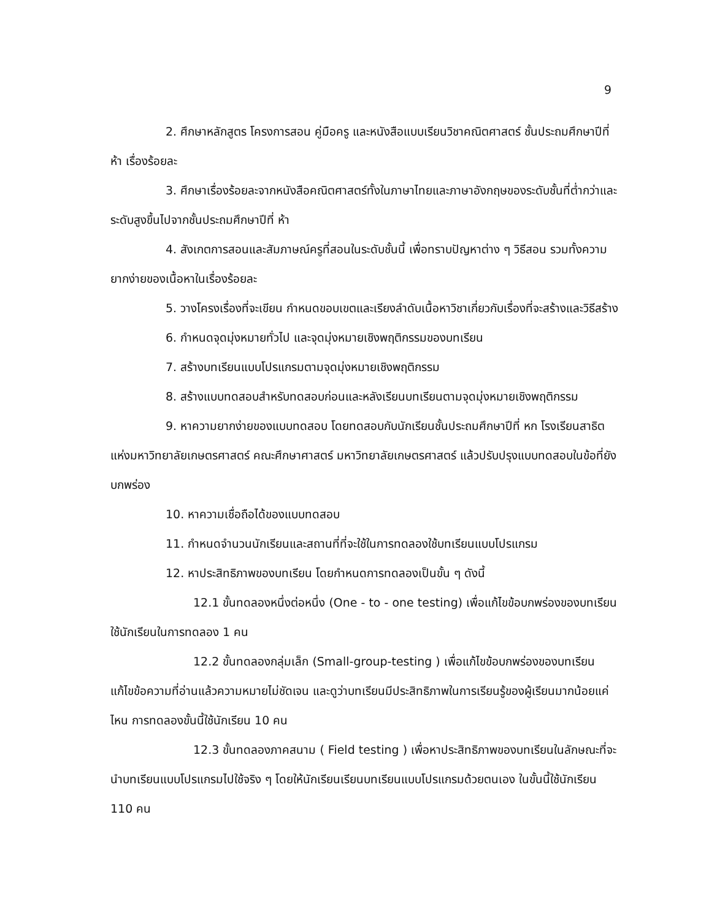9
2. ศึกษาหลักสูตร โครงการสอน คู่มือครู และหนังสือแบบเรียนวิชาคณิตศาสตร์ ชั้นประถมศึกษาปีที่ ห้า เรื่องร้อยละ
3. ศึกษาเรื่องร้อยละจากหนังสือคณิตศาสตร์ทั้งในภาษาไทยและภาษาอังกฤษของระดับชั้นที่ต่ำกว่าและระดับสูงขึ้นไปจากชั้นประถมศึกษาปีที่ ห้า
4. สังเกตการสอนและสัมภาษณ์ครูที่สอนในระดับชั้นนี้ เพื่อทราบปัญหาต่าง ๆ วิธีสอน รวมทั้งความยากง่ายของเนื้อหาในเรื่องร้อยละ
5. วางโครงเรื่องที่จะเขียน กำหนดขอบเขตและเรียงลำดับเนื้อหาวิชาเกี่ยวกับเรื่องที่จะสร้างและวิธีสร้าง
6. กำหนดจุดมุ่งหมายทั่วไป และจุดมุ่งหมายเชิงพฤติกรรมของบทเรียน
7. สร้างบทเรียนแบบโปรแกรมตามจุดมุ่งหมายเชิงพฤติกรรม
8. สร้างแบบทดสอบสำหรับทดสอบก่อนและหลังเรียนบทเรียนตามจุดมุ่งหมายเชิงพฤติกรรม
9. หาความยากง่ายของแบบทดสอบ โดยทดสอบกับนักเรียนชั้นประถมศึกษาปีที่ หก โรงเรียนสาธิตแห่งมหาวิทยาลัยเกษตรศาสตร์ คณะศึกษาศาสตร์ มหาวิทยาลัยเกษตรศาสตร์ แล้วปรับปรุงแบบทดสอบในข้อที่ยังบกพร่อง
10. หาความเชื่อถือได้ของแบบทดสอบ
11. กำหนดจำนวนนักเรียนและสถานที่ที่จะใช้ในการทดลองใช้บทเรียนแบบโปรแกรม
12. หาประสิทธิภาพของบทเรียน โดยกำหนดการทดลองเป็นขั้น ๆ ดังนี้
12.1 ขั้นทดลองหนึ่งต่อหนึ่ง (One - to - one testing) เพื่อแก้ไขข้อบกพร่องของบทเรียน ใช้นักเรียนในการทดลอง 1 คน
12.2 ขั้นทดลองกลุ่มเล็ก (Small-group-testing ) เพื่อแก้ไขข้อบกพร่องของบทเรียน แก้ไขข้อความที่อ่านแล้วความหมายไม่ชัดเจน และดูว่าบทเรียนมีประสิทธิภาพในการเรียนรู้ของผู้เรียนมากน้อยแค่ไหน การทดลองขั้นนี้ใช้นักเรียน 10 คน
12.3 ขั้นทดลองภาคสนาม ( Field testing ) เพื่อหาประสิทธิภาพของบทเรียนในลักษณะที่จะนำบทเรียนแบบโปรแกรมไปใช้จริง ๆ โดยให้นักเรียนเรียนบทเรียนแบบโปรแกรมด้วยตนเอง ในขั้นนี้ใช้นักเรียน 110 คน